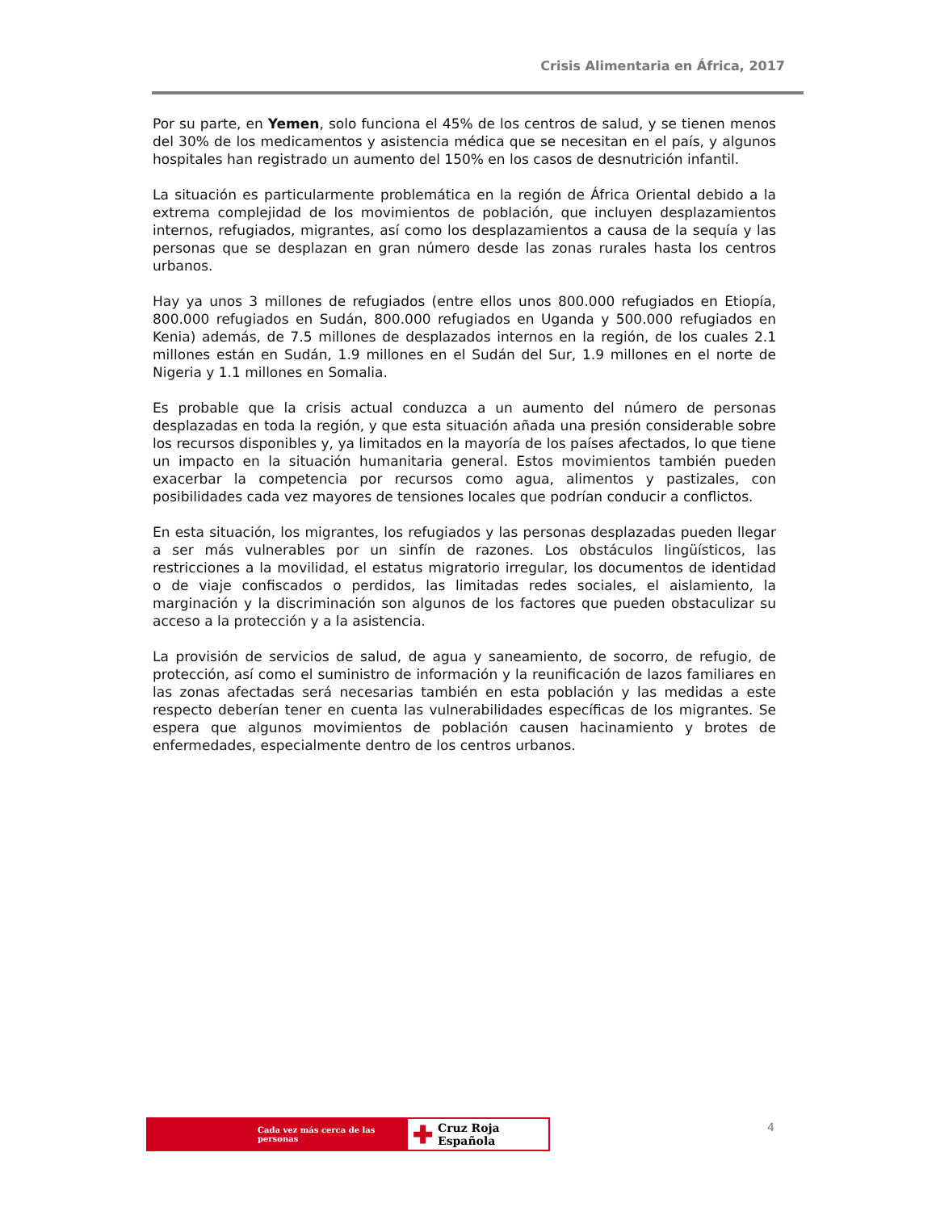Crisis Alimentaria en África, 2017
Por su parte, en Yemen, solo funciona el 45% de los centros de salud, y se tienen menos del 30% de los medicamentos y asistencia médica que se necesitan en el país, y algunos hospitales han registrado un aumento del 150% en los casos de desnutrición infantil.
La situación es particularmente problemática en la región de África Oriental debido a la extrema complejidad de los movimientos de población, que incluyen desplazamientos internos, refugiados, migrantes, así como los desplazamientos a causa de la sequía y las personas que se desplazan en gran número desde las zonas rurales hasta los centros urbanos.
Hay ya unos 3 millones de refugiados (entre ellos unos 800.000 refugiados en Etiopía, 800.000 refugiados en Sudán, 800.000 refugiados en Uganda y 500.000 refugiados en Kenia) además, de 7.5 millones de desplazados internos en la región, de los cuales 2.1 millones están en Sudán, 1.9 millones en el Sudán del Sur, 1.9 millones en el norte de Nigeria y 1.1 millones en Somalia.
Es probable que la crisis actual conduzca a un aumento del número de personas desplazadas en toda la región, y que esta situación añada una presión considerable sobre los recursos disponibles y, ya limitados en la mayoría de los países afectados, lo que tiene un impacto en la situación humanitaria general. Estos movimientos también pueden exacerbar la competencia por recursos como agua, alimentos y pastizales, con posibilidades cada vez mayores de tensiones locales que podrían conducir a conflictos.
En esta situación, los migrantes, los refugiados y las personas desplazadas pueden llegar a ser más vulnerables por un sinfín de razones. Los obstáculos lingüísticos, las restricciones a la movilidad, el estatus migratorio irregular, los documentos de identidad o de viaje confiscados o perdidos, las limitadas redes sociales, el aislamiento, la marginación y la discriminación son algunos de los factores que pueden obstaculizar su acceso a la protección y a la asistencia.
La provisión de servicios de salud, de agua y saneamiento, de socorro, de refugio, de protección, así como el suministro de información y la reunificación de lazos familiares en las zonas afectadas será necesarias también en esta población y las medidas a este respecto deberían tener en cuenta las vulnerabilidades específicas de los migrantes. Se espera que algunos movimientos de población causen hacinamiento y brotes de enfermedades, especialmente dentro de los centros urbanos.
Cada vez más cerca de las personas
✚ Cruz Roja Española
4